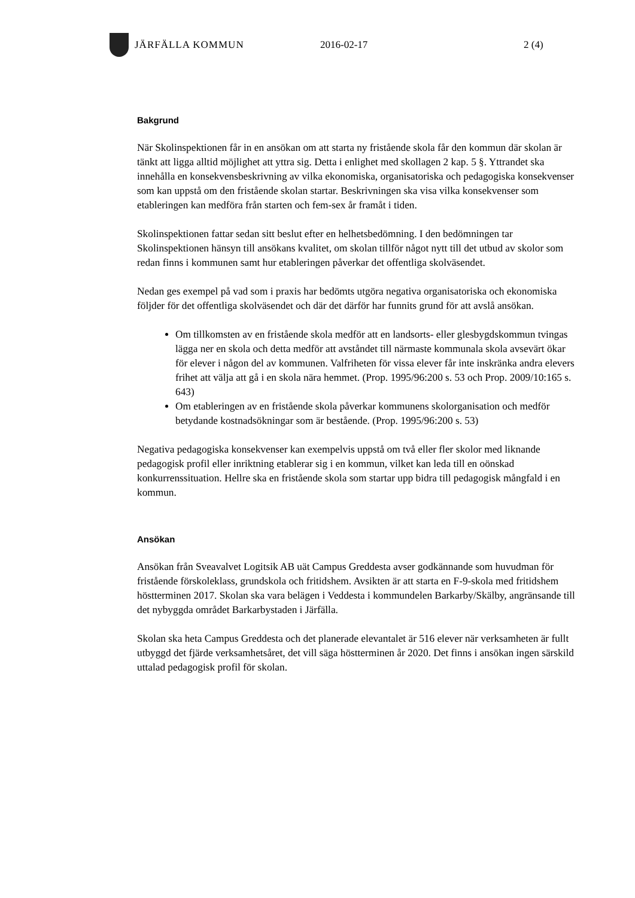JÄRFÄLLA KOMMUN 2016-02-17 2 (4)
Bakgrund
När Skolinspektionen får in en ansökan om att starta ny fristående skola får den kommun där skolan är tänkt att ligga alltid möjlighet att yttra sig. Detta i enlighet med skollagen 2 kap. 5 §. Yttrandet ska innehålla en konsekvensbeskrivning av vilka ekonomiska, organisatoriska och pedagogiska konsekvenser som kan uppstå om den fristående skolan startar. Beskrivningen ska visa vilka konsekvenser som etableringen kan medföra från starten och fem-sex år framåt i tiden.
Skolinspektionen fattar sedan sitt beslut efter en helhetsbedömning. I den bedömningen tar Skolinspektionen hänsyn till ansökans kvalitet, om skolan tillför något nytt till det utbud av skolor som redan finns i kommunen samt hur etableringen påverkar det offentliga skolväsendet.
Nedan ges exempel på vad som i praxis har bedömts utgöra negativa organisatoriska och ekonomiska följder för det offentliga skolväsendet och där det därför har funnits grund för att avslå ansökan.
Om tillkomsten av en fristående skola medför att en landsorts- eller glesbygdskommun tvingas lägga ner en skola och detta medför att avståndet till närmaste kommunala skola avsevärt ökar för elever i någon del av kommunen. Valfriheten för vissa elever får inte inskränka andra elevers frihet att välja att gå i en skola nära hemmet. (Prop. 1995/96:200 s. 53 och Prop. 2009/10:165 s. 643)
Om etableringen av en fristående skola påverkar kommunens skolorganisation och medför betydande kostnadsökningar som är bestående. (Prop. 1995/96:200 s. 53)
Negativa pedagogiska konsekvenser kan exempelvis uppstå om två eller fler skolor med liknande pedagogisk profil eller inriktning etablerar sig i en kommun, vilket kan leda till en oönskad konkurrenssituation. Hellre ska en fristående skola som startar upp bidra till pedagogisk mångfald i en kommun.
Ansökan
Ansökan från Sveavalvet Logitsik AB uät Campus Greddesta avser godkännande som huvudman för fristående förskoleklass, grundskola och fritidshem. Avsikten är att starta en F-9-skola med fritidshem höstterminen 2017. Skolan ska vara belägen i Veddesta i kommundelen Barkarby/Skälby, angränsande till det nybyggda området Barkarbystaden i Järfälla.
Skolan ska heta Campus Greddesta och det planerade elevantalet är 516 elever när verksamheten är fullt utbyggd det fjärde verksamhetsåret, det vill säga höstterminen år 2020. Det finns i ansökan ingen särskild uttalad pedagogisk profil för skolan.